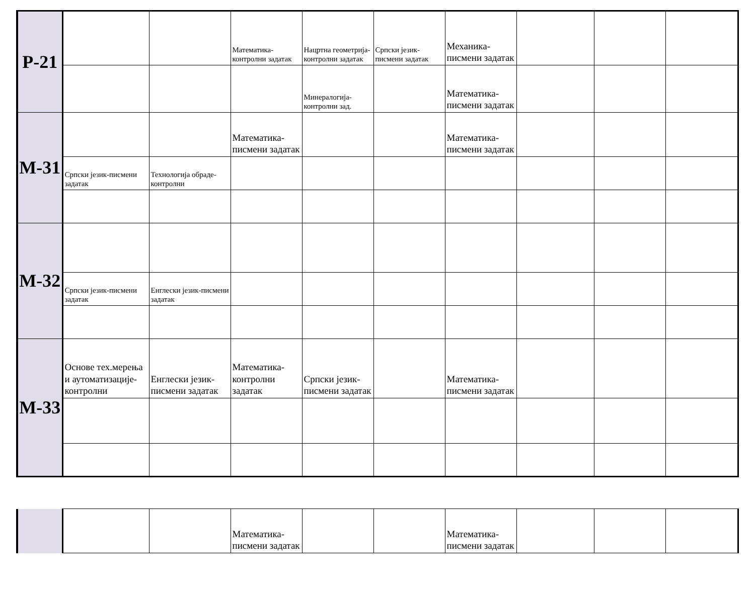| Р-21 | | | Математика-контролни задатак | Нацртна геометрија-контролни задатак | Српски језик-писмени задатак | Механика-писмени задатак | | | |
| | | | | Минералогија-контролни зад. | | Математика-писмени задатак | | | |
| М-31 | | | Математика-писмени задатак | | | Математика-писмени задатак | | | |
| | Српски језик-писмени задатак | Технологија обраде-контролни | | | | | | | |
| М-32 | | | | | | | | | |
| | Српски језик-писмени задатак | Енглески језик-писмени задатак | | | | | | | |
| М-33 | Основе тех.мерења и аутоматизације-контролни | Енглески језик-писмени задатак | Математика-контролни задатак | Српски језик-писмени задатак | | Математика-писмени задатак | | | |
| | | | Математика-писмени задатак | | | Математика-писмени задатак | | | |